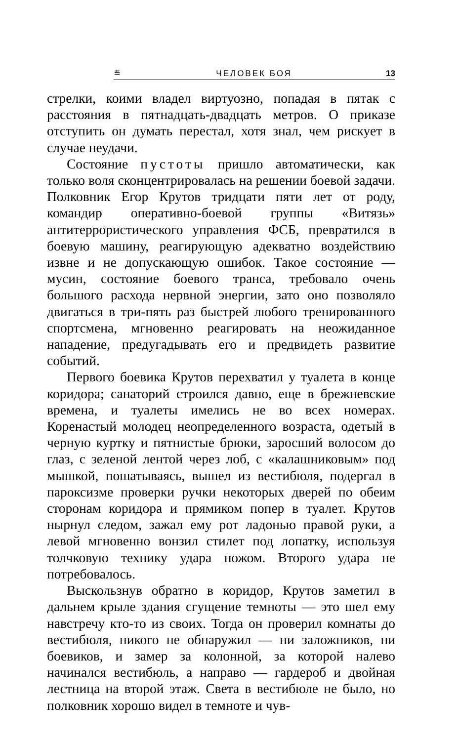≝ ЧЕЛОВЕК БОЯ 13
стрелки, коими владел виртуозно, попадая в пятак с расстояния в пятнадцать-двадцать метров. О приказе отступить он думать перестал, хотя знал, чем рискует в случае неудачи.
Состояние пустоты пришло автоматически, как только воля сконцентрировалась на решении боевой задачи. Полковник Егор Крутов тридцати пяти лет от роду, командир оперативно-боевой группы «Витязь» антитеррористического управления ФСБ, превратился в боевую машину, реагирующую адекватно воздействию извне и не допускающую ошибок. Такое состояние — мусин, состояние боевого транса, требовало очень большого расхода нервной энергии, зато оно позволяло двигаться в три-пять раз быстрей любого тренированного спортсмена, мгновенно реагировать на неожиданное нападение, предугадывать его и предвидеть развитие событий.
Первого боевика Крутов перехватил у туалета в конце коридора; санаторий строился давно, еще в брежневские времена, и туалеты имелись не во всех номерах. Коренастый молодец неопределенного возраста, одетый в черную куртку и пятнистые брюки, заросший волосом до глаз, с зеленой лентой через лоб, с «калашниковым» под мышкой, пошатываясь, вышел из вестибюля, подергал в пароксизме проверки ручки некоторых дверей по обеим сторонам коридора и прямиком попер в туалет. Крутов нырнул следом, зажал ему рот ладонью правой руки, а левой мгновенно вонзил стилет под лопатку, используя толчковую технику удара ножом. Второго удара не потребовалось.
Выскользнув обратно в коридор, Крутов заметил в дальнем крыле здания сгущение темноты — это шел ему навстречу кто-то из своих. Тогда он проверил комнаты до вестибюля, никого не обнаружил — ни заложников, ни боевиков, и замер за колонной, за которой налево начинался вестибюль, а направо — гардероб и двойная лестница на второй этаж. Света в вестибюле не было, но полковник хорошо видел в темноте и чув-